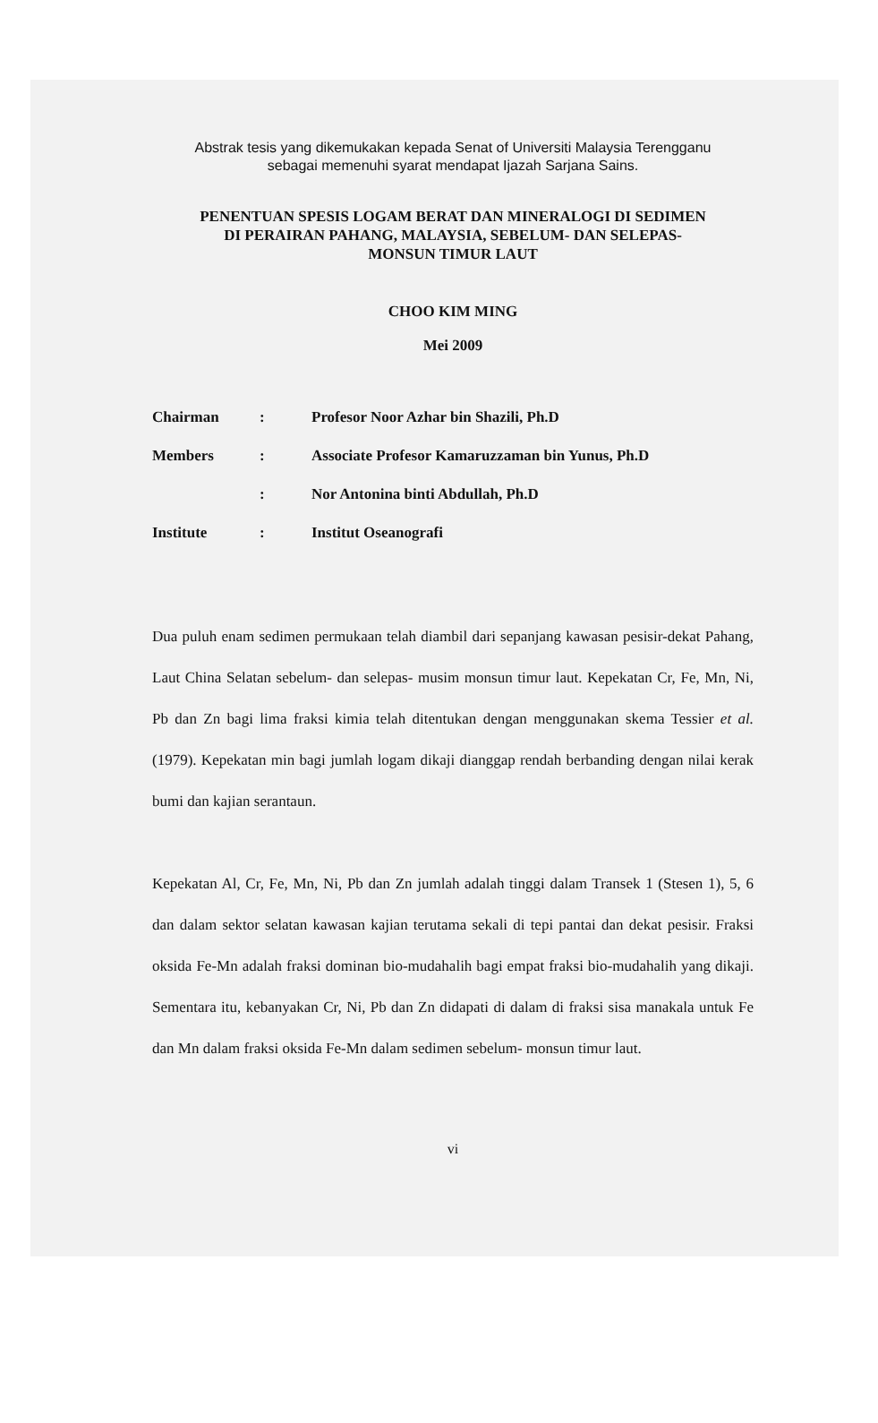Abstrak tesis yang dikemukakan kepada Senat of Universiti Malaysia Terengganu
sebagai memenuhi syarat mendapat Ijazah Sarjana Sains.
PENENTUAN SPESIS LOGAM BERAT DAN MINERALOGI DI SEDIMEN
DI PERAIRAN PAHANG, MALAYSIA, SEBELUM- DAN SELEPAS-
MONSUN TIMUR LAUT
CHOO KIM MING
Mei 2009
| Chairman | : | Profesor Noor Azhar bin Shazili, Ph.D |
| Members | : | Associate Profesor Kamaruzzaman bin Yunus, Ph.D |
| | : | Nor Antonina binti Abdullah, Ph.D |
| Institute | : | Institut Oseanografi |
Dua puluh enam sedimen permukaan telah diambil dari sepanjang kawasan pesisir-dekat Pahang, Laut China Selatan sebelum- dan selepas- musim monsun timur laut. Kepekatan Cr, Fe, Mn, Ni, Pb dan Zn bagi lima fraksi kimia telah ditentukan dengan menggunakan skema Tessier et al. (1979). Kepekatan min bagi jumlah logam dikaji dianggap rendah berbanding dengan nilai kerak bumi dan kajian serantaun.
Kepekatan Al, Cr, Fe, Mn, Ni, Pb dan Zn jumlah adalah tinggi dalam Transek 1 (Stesen 1), 5, 6 dan dalam sektor selatan kawasan kajian terutama sekali di tepi pantai dan dekat pesisir. Fraksi oksida Fe-Mn adalah fraksi dominan bio-mudahalih bagi empat fraksi bio-mudahalih yang dikaji. Sementara itu, kebanyakan Cr, Ni, Pb dan Zn didapati di dalam di fraksi sisa manakala untuk Fe dan Mn dalam fraksi oksida Fe-Mn dalam sedimen sebelum- monsun timur laut.
vi